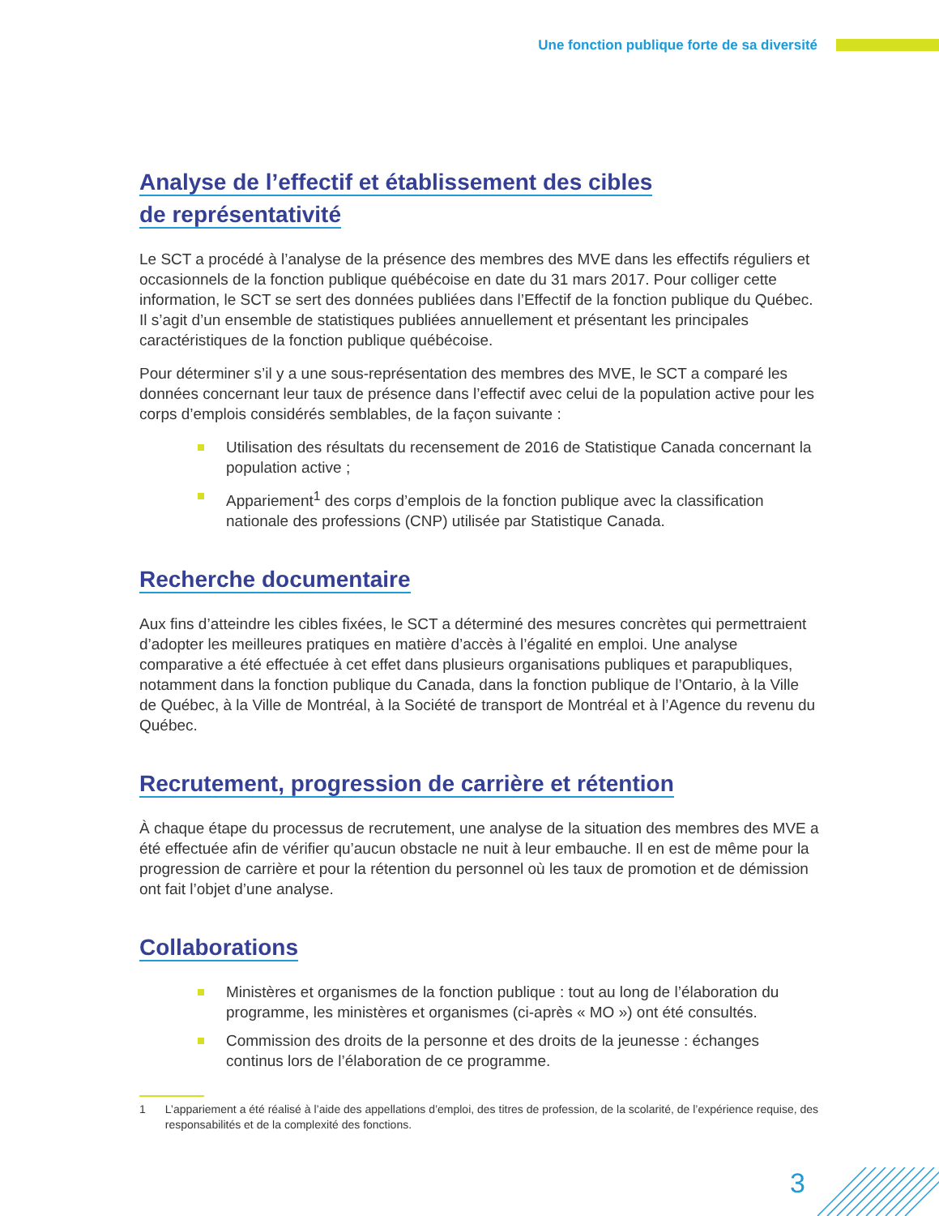Une fonction publique forte de sa diversité
Analyse de l’effectif et établissement des cibles
de représentativité
Le SCT a procédé à l’analyse de la présence des membres des MVE dans les effectifs réguliers et occasionnels de la fonction publique québécoise en date du 31 mars 2017. Pour colliger cette information, le SCT se sert des données publiées dans l’Effectif de la fonction publique du Québec. Il s’agit d’un ensemble de statistiques publiées annuellement et présentant les principales caractéristiques de la fonction publique québécoise.
Pour déterminer s’il y a une sous-représentation des membres des MVE, le SCT a comparé les données concernant leur taux de présence dans l’effectif avec celui de la population active pour les corps d’emplois considérés semblables, de la façon suivante :
Utilisation des résultats du recensement de 2016 de Statistique Canada concernant la population active ;
Appariement<sup>1</sup> des corps d’emplois de la fonction publique avec la classification nationale des professions (CNP) utilisée par Statistique Canada.
Recherche documentaire
Aux fins d’atteindre les cibles fixées, le SCT a déterminé des mesures concrètes qui permettraient d’adopter les meilleures pratiques en matière d’accès à l’égalité en emploi. Une analyse comparative a été effectuée à cet effet dans plusieurs organisations publiques et parapubliques, notamment dans la fonction publique du Canada, dans la fonction publique de l’Ontario, à la Ville de Québec, à la Ville de Montréal, à la Société de transport de Montréal et à l’Agence du revenu du Québec.
Recrutement, progression de carrière et rétention
À chaque étape du processus de recrutement, une analyse de la situation des membres des MVE a été effectuée afin de vérifier qu’aucun obstacle ne nuit à leur embauche. Il en est de même pour la progression de carrière et pour la rétention du personnel où les taux de promotion et de démission ont fait l’objet d’une analyse.
Collaborations
Ministères et organismes de la fonction publique : tout au long de l’élaboration du programme, les ministères et organismes (ci-après « MO ») ont été consultés.
Commission des droits de la personne et des droits de la jeunesse : échanges continus lors de l’élaboration de ce programme.
1 L’appariement a été réalisé à l’aide des appellations d’emploi, des titres de profession, de la scolarité, de l’expérience requise, des responsabilités et de la complexité des fonctions.
3